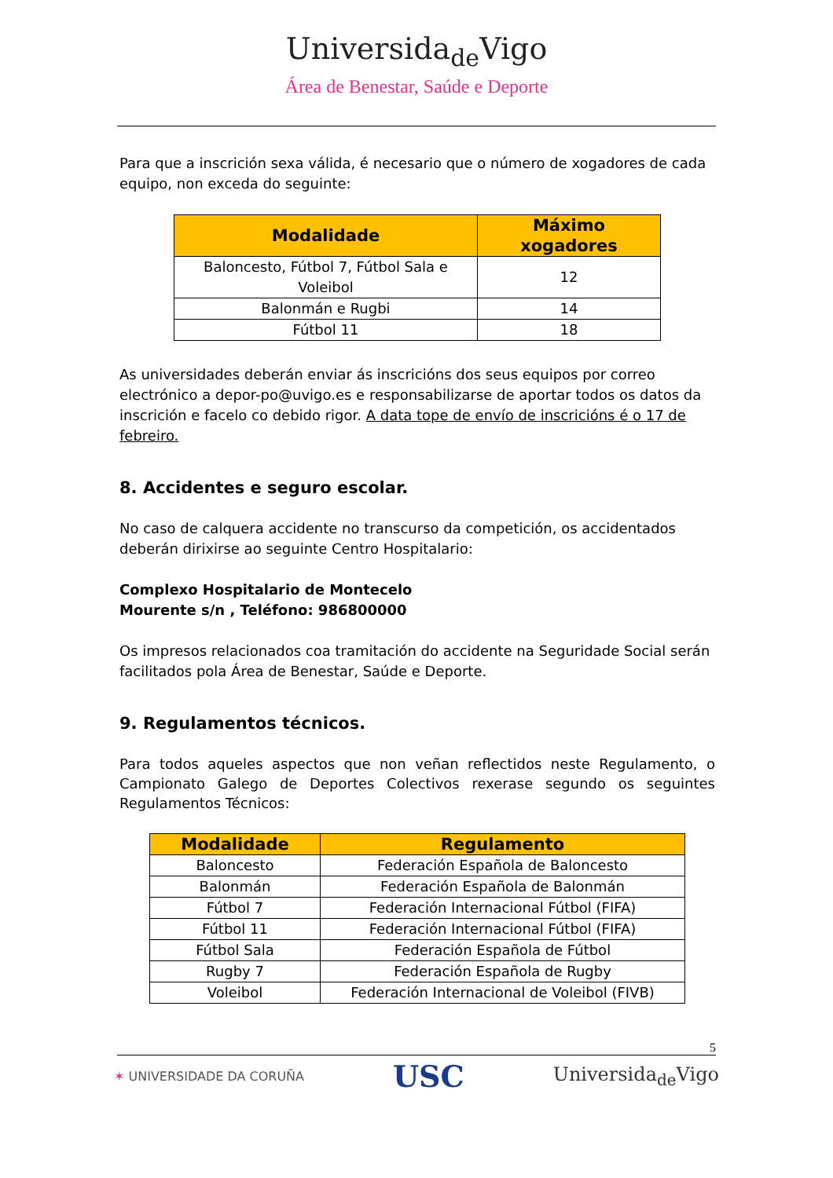Universida<sub>de</sub>Vigo
Área de Benestar, Saúde e Deporte
Para que a inscrición sexa válida, é necesario que o número de xogadores de cada equipo, non exceda do seguinte:
| Modalidade | Máximo xogadores |
| --- | --- |
| Baloncesto, Fútbol 7, Fútbol Sala e Voleibol | 12 |
| Balonmán e Rugbi | 14 |
| Fútbol 11 | 18 |
As universidades deberán enviar ás inscricións dos seus equipos por correo electrónico a depor-po@uvigo.es e responsabilizarse de aportar todos os datos da inscrición e facelo co debido rigor. A data tope de envío de inscricións é o 17 de febreiro.
8. Accidentes e seguro escolar.
No caso de calquera accidente no transcurso da competición, os accidentados deberán dirixirse ao seguinte Centro Hospitalario:
Complexo Hospitalario de Montecelo
Mourente s/n , Teléfono: 986800000
Os impresos relacionados coa tramitación do accidente na Seguridade Social serán facilitados pola Área de Benestar, Saúde e Deporte.
9. Regulamentos técnicos.
Para todos aqueles aspectos que non veñan reflectidos neste Regulamento, o Campionato Galego de Deportes Colectivos rexerase segundo os seguintes Regulamentos Técnicos:
| Modalidade | Regulamento |
| --- | --- |
| Baloncesto | Federación Española de Baloncesto |
| Balonmán | Federación Española de Balonmán |
| Fútbol 7 | Federación Internacional Fútbol (FIFA) |
| Fútbol 11 | Federación Internacional Fútbol (FIFA) |
| Fútbol Sala | Federación Española de Fútbol |
| Rugby 7 | Federación Española de Rugby |
| Voleibol | Federación Internacional de Voleibol (FIVB) |
5
✶ UNIVERSIDADE DA CORUÑA USC Universida<sub>de</sub>Vigo